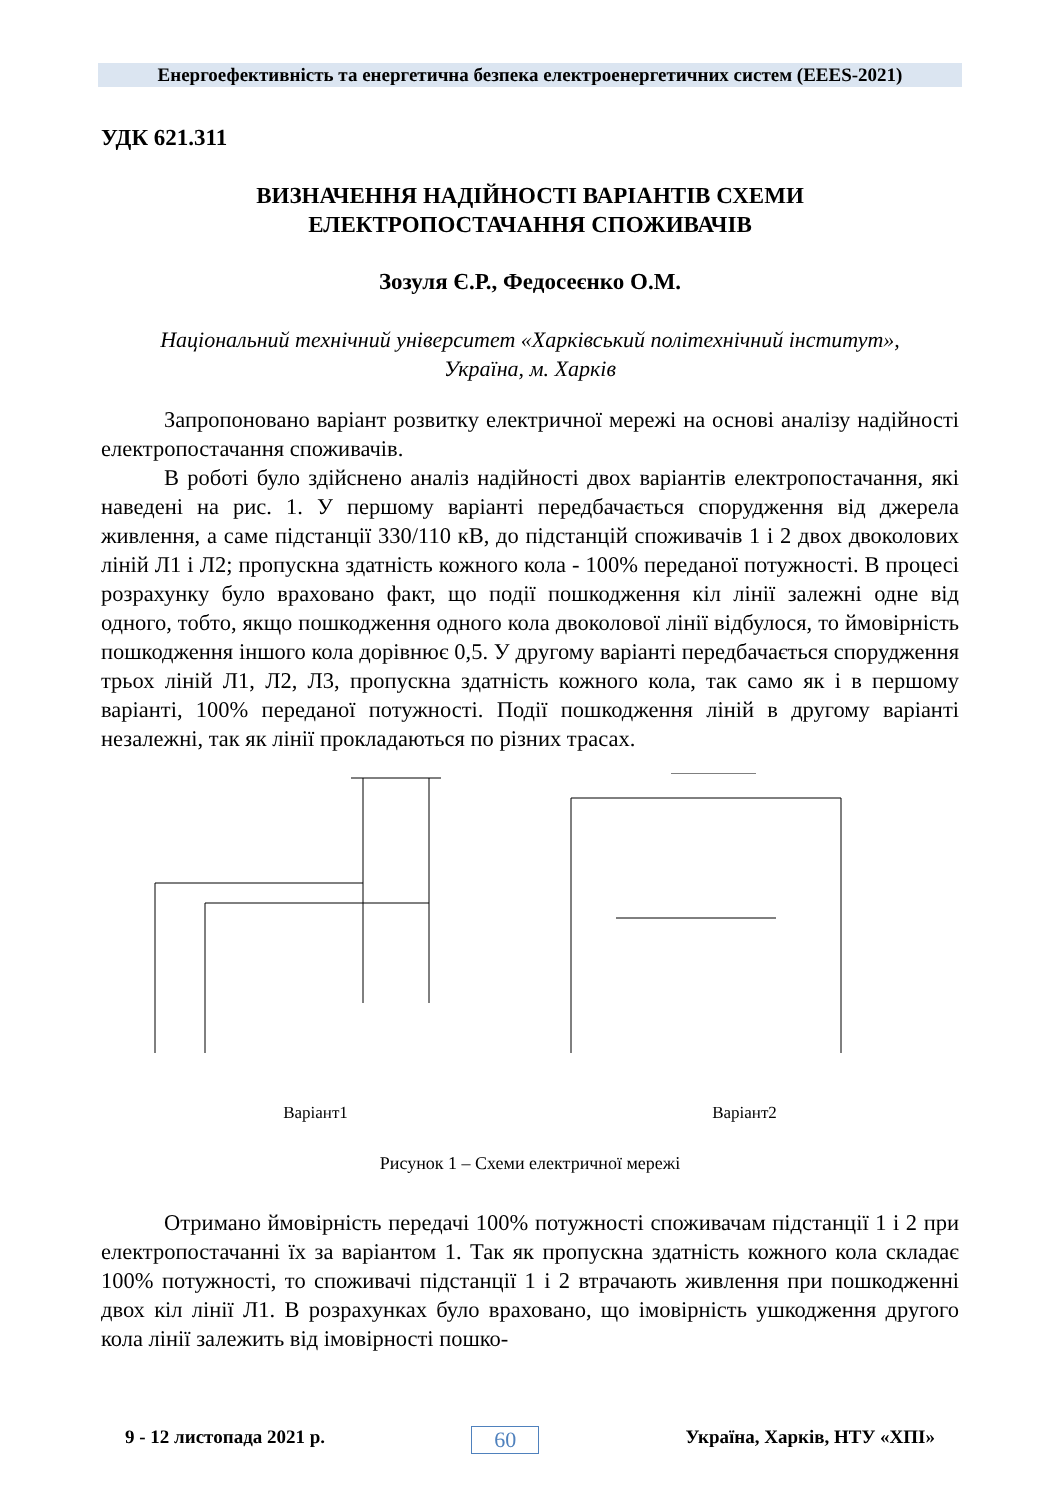Енергоефективність та енергетична безпека електроенергетичних систем (EEES-2021)
УДК 621.311
ВИЗНАЧЕННЯ НАДІЙНОСТІ ВАРІАНТІВ СХЕМИ
ЕЛЕКТРОПОСТАЧАННЯ СПОЖИВАЧІВ
Зозуля Є.Р., Федосеєнко О.М.
Національний технічний університет «Харківський політехнічний інститут»,
Україна, м. Харків
Запропоновано варіант розвитку електричної мережі на основі аналізу надійності електропостачання споживачів.
В роботі було здійснено аналіз надійності двох варіантів електропостачання, які наведені на рис. 1. У першому варіанті передбачається спорудження від джерела живлення, а саме підстанції 330/110 кВ, до підстанцій споживачів 1 і 2 двох двоколових ліній Л1 і Л2; пропускна здатність кожного кола - 100% переданої потужності. В процесі розрахунку було враховано факт, що події пошкодження кіл лінії залежні одне від одного, тобто, якщо пошкодження одного кола двоколової лінії відбулося, то ймовірність пошкодження іншого кола дорівнює 0,5. У другому варіанті передбачається спорудження трьох ліній Л1, Л2, Л3, пропускна здатність кожного кола, так само як і в першому варіанті, 100% переданої потужності. Події пошкодження ліній в другому варіанті незалежні, так як лінії прокладаються по різних трасах.
Варіант1
Варіант2
Рисунок 1 – Схеми електричної мережі
Отримано ймовірність передачі 100% потужності споживачам підстанції 1 і 2 при електропостачанні їх за варіантом 1. Так як пропускна здатність кожного кола складає 100% потужності, то споживачі підстанції 1 і 2 втрачають живлення при пошкодженні двох кіл лінії Л1. В розрахунках було враховано, що імовірність ушкодження другого кола лінії залежить від імовірності пошко-
9 - 12 листопада 2021 р. 60 Україна, Харків, НТУ «ХПІ»